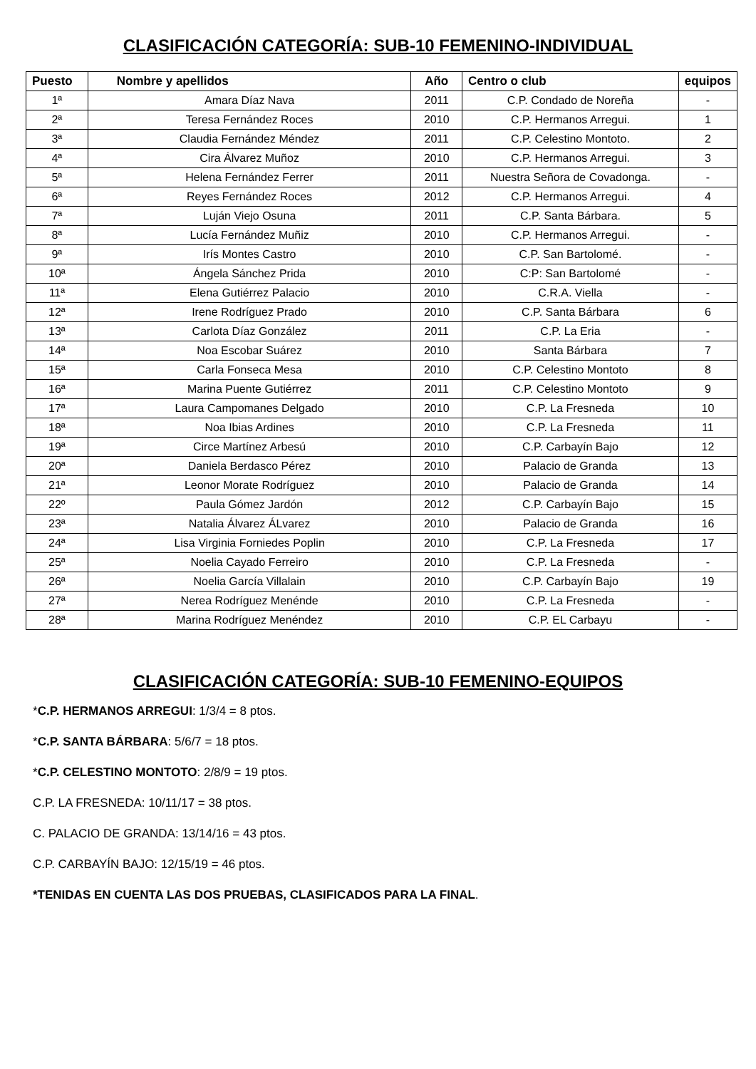CLASIFICACIÓN CATEGORÍA: SUB-10 FEMENINO-INDIVIDUAL
| Puesto | Nombre y apellidos | Año | Centro o club | equipos |
| --- | --- | --- | --- | --- |
| 1ª | Amara Díaz Nava | 2011 | C.P. Condado de Noreña | - |
| 2ª | Teresa Fernández Roces | 2010 | C.P. Hermanos Arregui. | 1 |
| 3ª | Claudia Fernández Méndez | 2011 | C.P. Celestino Montoto. | 2 |
| 4ª | Cira Álvarez Muñoz | 2010 | C.P. Hermanos Arregui. | 3 |
| 5ª | Helena Fernández Ferrer | 2011 | Nuestra Señora de Covadonga. | - |
| 6ª | Reyes Fernández Roces | 2012 | C.P. Hermanos Arregui. | 4 |
| 7ª | Luján Viejo Osuna | 2011 | C.P. Santa Bárbara. | 5 |
| 8ª | Lucía Fernández Muñiz | 2010 | C.P. Hermanos Arregui. | - |
| 9ª | Irís Montes Castro | 2010 | C.P. San Bartolomé. | - |
| 10ª | Ángela Sánchez Prida | 2010 | C:P: San Bartolomé | - |
| 11ª | Elena Gutiérrez Palacio | 2010 | C.R.A. Viella | - |
| 12ª | Irene Rodríguez Prado | 2010 | C.P. Santa Bárbara | 6 |
| 13ª | Carlota Díaz González | 2011 | C.P. La Eria | - |
| 14ª | Noa Escobar Suárez | 2010 | Santa Bárbara | 7 |
| 15ª | Carla Fonseca Mesa | 2010 | C.P. Celestino Montoto | 8 |
| 16ª | Marina Puente Gutiérrez | 2011 | C.P. Celestino Montoto | 9 |
| 17ª | Laura Campomanes Delgado | 2010 | C.P. La Fresneda | 10 |
| 18ª | Noa Ibias Ardines | 2010 | C.P. La Fresneda | 11 |
| 19ª | Circe Martínez Arbesú | 2010 | C.P. Carbayín Bajo | 12 |
| 20ª | Daniela Berdasco Pérez | 2010 | Palacio de Granda | 13 |
| 21ª | Leonor Morate Rodríguez | 2010 | Palacio de Granda | 14 |
| 22º | Paula Gómez Jardón | 2012 | C.P. Carbayín Bajo | 15 |
| 23ª | Natalia Álvarez ÁLvarez | 2010 | Palacio de Granda | 16 |
| 24ª | Lisa Virginia Forniedes Poplin | 2010 | C.P. La Fresneda | 17 |
| 25ª | Noelia Cayado Ferreiro | 2010 | C.P. La Fresneda | - |
| 26ª | Noelia García Villalain | 2010 | C.P. Carbayín Bajo | 19 |
| 27ª | Nerea Rodríguez Menénde | 2010 | C.P. La Fresneda | - |
| 28ª | Marina Rodríguez Menéndez | 2010 | C.P. EL Carbayu | - |
CLASIFICACIÓN CATEGORÍA: SUB-10 FEMENINO-EQUIPOS
*C.P. HERMANOS ARREGUI: 1/3/4 = 8 ptos.
*C.P. SANTA BÁRBARA: 5/6/7 = 18 ptos.
*C.P. CELESTINO MONTOTO: 2/8/9 = 19 ptos.
C.P. LA FRESNEDA: 10/11/17 = 38 ptos.
C. PALACIO DE GRANDA: 13/14/16 = 43 ptos.
C.P. CARBAYÍN BAJO: 12/15/19 = 46 ptos.
*TENIDAS EN CUENTA LAS DOS PRUEBAS, CLASIFICADOS PARA LA FINAL.